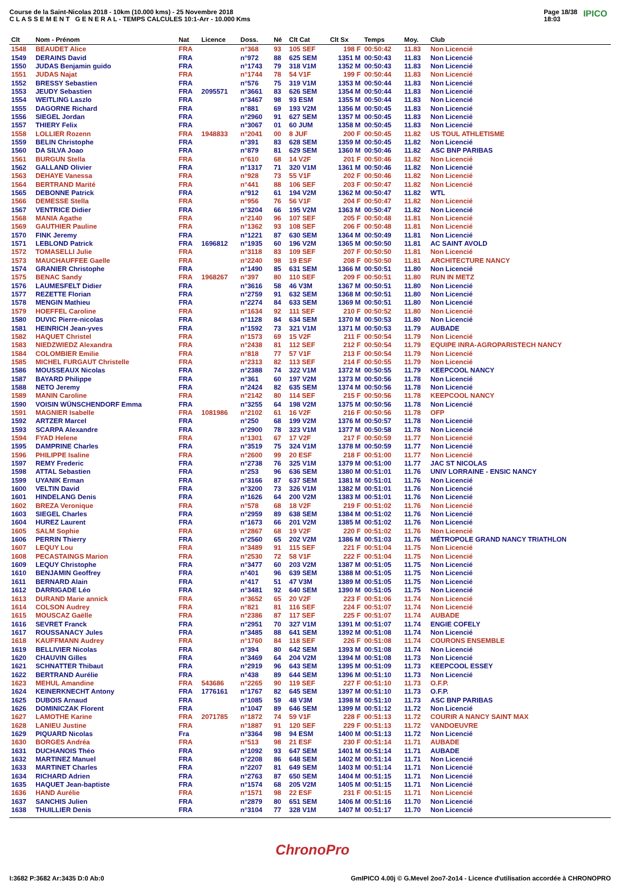Course de la Saint-Nicolas 2018 - 10km (10.000 kms) - 25 Novembre 2018
C L A S S E M E N T G E N E R A L - TEMPS CALCULES 10:1-Arr - 10.000 Kms
Page 18/38
18:03 IPICO
| Clt | Nom - Prénom | Nat | Licence | Doss. | Né | Clt Cat | Clt Sx | Temps | Moy. | Club |
| --- | --- | --- | --- | --- | --- | --- | --- | --- | --- | --- |
| 1548 | BEAUDET Alice | FRA | | n°368 | 93 | 105 SEF | 198 F | 00:50:42 | 11.83 | Non Licencié |
| 1549 | DERAINS David | FRA | | n°972 | 88 | 625 SEM | 1351 M | 00:50:43 | 11.83 | Non Licencié |
| 1550 | JUDAS Benjamin guido | FRA | | n°1743 | 79 | 318 V1M | 1352 M | 00:50:43 | 11.83 | Non Licencié |
| 1551 | JUDAS Najat | FRA | | n°1744 | 78 | 54 V1F | 199 F | 00:50:44 | 11.83 | Non Licencié |
| 1552 | BRESSY Sebastien | FRA | | n°576 | 75 | 319 V1M | 1353 M | 00:50:44 | 11.83 | Non Licencié |
| 1553 | JEUDY Sebastien | FRA | 2095571 | n°3661 | 83 | 626 SEM | 1354 M | 00:50:44 | 11.83 | Non Licencié |
| 1554 | WEITLING Laszlo | FRA | | n°3467 | 98 | 93 ESM | 1355 M | 00:50:44 | 11.83 | Non Licencié |
| 1555 | DAGORNE Richard | FRA | | n°881 | 69 | 193 V2M | 1356 M | 00:50:45 | 11.83 | Non Licencié |
| 1556 | SIEGEL Jordan | FRA | | n°2960 | 91 | 627 SEM | 1357 M | 00:50:45 | 11.83 | Non Licencié |
| 1557 | THIERY Felix | FRA | | n°3067 | 01 | 60 JUM | 1358 M | 00:50:45 | 11.83 | Non Licencié |
| 1558 | LOLLIER Rozenn | FRA | 1948833 | n°2041 | 00 | 8 JUF | 200 F | 00:50:45 | 11.82 | US TOUL ATHLETISME |
| 1559 | BELIN Christophe | FRA | | n°391 | 83 | 628 SEM | 1359 M | 00:50:45 | 11.82 | Non Licencié |
| 1560 | DA SILVA Joao | FRA | | n°879 | 81 | 629 SEM | 1360 M | 00:50:46 | 11.82 | ASC BNP PARIBAS |
| 1561 | BURGUN Stella | FRA | | n°610 | 68 | 14 V2F | 201 F | 00:50:46 | 11.82 | Non Licencié |
| 1562 | GALLAND Olivier | FRA | | n°1317 | 71 | 320 V1M | 1361 M | 00:50:46 | 11.82 | Non Licencié |
| 1563 | DEHAYE Vanessa | FRA | | n°928 | 73 | 55 V1F | 202 F | 00:50:46 | 11.82 | Non Licencié |
| 1564 | BERTRAND Marité | FRA | | n°441 | 88 | 106 SEF | 203 F | 00:50:47 | 11.82 | Non Licencié |
| 1565 | DEBONNE Patrick | FRA | | n°912 | 61 | 194 V2M | 1362 M | 00:50:47 | 11.82 | WTL |
| 1566 | DEMESSE Stella | FRA | | n°956 | 76 | 56 V1F | 204 F | 00:50:47 | 11.82 | Non Licencié |
| 1567 | VENTRICE Didier | FRA | | n°3204 | 66 | 195 V2M | 1363 M | 00:50:47 | 11.82 | Non Licencié |
| 1568 | MANIA Agathe | FRA | | n°2140 | 96 | 107 SEF | 205 F | 00:50:48 | 11.81 | Non Licencié |
| 1569 | GAUTHIER Pauline | FRA | | n°1362 | 93 | 108 SEF | 206 F | 00:50:48 | 11.81 | Non Licencié |
| 1570 | FINK Jeremy | FRA | | n°1221 | 87 | 630 SEM | 1364 M | 00:50:49 | 11.81 | Non Licencié |
| 1571 | LEBLOND Patrick | FRA | 1696812 | n°1935 | 60 | 196 V2M | 1365 M | 00:50:50 | 11.81 | AC SAINT AVOLD |
| 1572 | TOMASELLI Julie | FRA | | n°3118 | 83 | 109 SEF | 207 F | 00:50:50 | 11.81 | Non Licencié |
| 1573 | MAUCHAUFFEE Gaelle | FRA | | n°2240 | 98 | 19 ESF | 208 F | 00:50:50 | 11.81 | ARCHITECTURE NANCY |
| 1574 | GRANIER Christophe | FRA | | n°1490 | 85 | 631 SEM | 1366 M | 00:50:51 | 11.80 | Non Licencié |
| 1575 | BENAC Sandy | FRA | 1968267 | n°397 | 80 | 110 SEF | 209 F | 00:50:51 | 11.80 | RUN IN METZ |
| 1576 | LAUMESFELT Didier | FRA | | n°3616 | 58 | 46 V3M | 1367 M | 00:50:51 | 11.80 | Non Licencié |
| 1577 | REZETTE Florian | FRA | | n°2759 | 91 | 632 SEM | 1368 M | 00:50:51 | 11.80 | Non Licencié |
| 1578 | MENGIN Mathieu | FRA | | n°2274 | 84 | 633 SEM | 1369 M | 00:50:51 | 11.80 | Non Licencié |
| 1579 | HOEFFEL Caroline | FRA | | n°1634 | 92 | 111 SEF | 210 F | 00:50:52 | 11.80 | Non Licencié |
| 1580 | DUVIC Pierre-nicolas | FRA | | n°1128 | 84 | 634 SEM | 1370 M | 00:50:53 | 11.80 | Non Licencié |
| 1581 | HEINRICH Jean-yves | FRA | | n°1592 | 73 | 321 V1M | 1371 M | 00:50:53 | 11.79 | AUBADE |
| 1582 | HAQUET Christel | FRA | | n°1573 | 69 | 15 V2F | 211 F | 00:50:54 | 11.79 | Non Licencié |
| 1583 | NIEDZWIEDZ Alexandra | FRA | | n°2438 | 81 | 112 SEF | 212 F | 00:50:54 | 11.79 | EQUIPE INRA-AGROPARISTECH NANCY |
| 1584 | COLOMBIER Emilie | FRA | | n°818 | 77 | 57 V1F | 213 F | 00:50:54 | 11.79 | Non Licencié |
| 1585 | MICHEL FURGAUT Christelle | FRA | | n°2313 | 82 | 113 SEF | 214 F | 00:50:55 | 11.79 | Non Licencié |
| 1586 | MOUSSEAUX Nicolas | FRA | | n°2388 | 74 | 322 V1M | 1372 M | 00:50:55 | 11.79 | KEEPCOOL NANCY |
| 1587 | BAYARD Philippe | FRA | | n°361 | 60 | 197 V2M | 1373 M | 00:50:56 | 11.78 | Non Licencié |
| 1588 | NETO Jeremy | FRA | | n°2424 | 82 | 635 SEM | 1374 M | 00:50:56 | 11.78 | Non Licencié |
| 1589 | MANIN Caroline | FRA | | n°2142 | 80 | 114 SEF | 215 F | 00:50:56 | 11.78 | KEEPCOOL NANCY |
| 1590 | VOISIN WÜNSCHENDORF Emma | FRA | | n°3255 | 64 | 198 V2M | 1375 M | 00:50:56 | 11.78 | Non Licencié |
| 1591 | MAGNIER Isabelle | FRA | 1081986 | n°2102 | 61 | 16 V2F | 216 F | 00:50:56 | 11.78 | OFP |
| 1592 | ARTZER Marcel | FRA | | n°250 | 68 | 199 V2M | 1376 M | 00:50:57 | 11.78 | Non Licencié |
| 1593 | SCARPA Alexandre | FRA | | n°2900 | 78 | 323 V1M | 1377 M | 00:50:58 | 11.78 | Non Licencié |
| 1594 | FYAD Helene | FRA | | n°1301 | 67 | 17 V2F | 217 F | 00:50:59 | 11.77 | Non Licencié |
| 1595 | DAMPRINE Charles | FRA | | n°3519 | 75 | 324 V1M | 1378 M | 00:50:59 | 11.77 | Non Licencié |
| 1596 | PHILIPPE Isaline | FRA | | n°2600 | 99 | 20 ESF | 218 F | 00:51:00 | 11.77 | Non Licencié |
| 1597 | REMY Frederic | FRA | | n°2738 | 76 | 325 V1M | 1379 M | 00:51:00 | 11.77 | JAC ST NICOLAS |
| 1598 | ATTAL Sebastien | FRA | | n°253 | 96 | 636 SEM | 1380 M | 00:51:01 | 11.76 | UNIV LORRAINE - ENSIC NANCY |
| 1599 | UYANIK Erman | FRA | | n°3166 | 87 | 637 SEM | 1381 M | 00:51:01 | 11.76 | Non Licencié |
| 1600 | VELTIN David | FRA | | n°3200 | 73 | 326 V1M | 1382 M | 00:51:01 | 11.76 | Non Licencié |
| 1601 | HINDELANG Denis | FRA | | n°1626 | 64 | 200 V2M | 1383 M | 00:51:01 | 11.76 | Non Licencié |
| 1602 | BREZA Veronique | FRA | | n°578 | 68 | 18 V2F | 219 F | 00:51:02 | 11.76 | Non Licencié |
| 1603 | SIEGEL Charles | FRA | | n°2959 | 89 | 638 SEM | 1384 M | 00:51:02 | 11.76 | Non Licencié |
| 1604 | HUREZ Laurent | FRA | | n°1673 | 66 | 201 V2M | 1385 M | 00:51:02 | 11.76 | Non Licencié |
| 1605 | SALM Sophie | FRA | | n°2867 | 68 | 19 V2F | 220 F | 00:51:02 | 11.76 | Non Licencié |
| 1606 | PERRIN Thierry | FRA | | n°2560 | 65 | 202 V2M | 1386 M | 00:51:03 | 11.76 | MÉTROPOLE GRAND NANCY TRIATHLON |
| 1607 | LEQUY Lou | FRA | | n°3489 | 91 | 115 SEF | 221 F | 00:51:04 | 11.75 | Non Licencié |
| 1608 | PECASTAINGS Marion | FRA | | n°2530 | 72 | 58 V1F | 222 F | 00:51:04 | 11.75 | Non Licencié |
| 1609 | LEQUY Christophe | FRA | | n°3477 | 60 | 203 V2M | 1387 M | 00:51:05 | 11.75 | Non Licencié |
| 1610 | BENJAMIN Geoffrey | FRA | | n°401 | 96 | 639 SEM | 1388 M | 00:51:05 | 11.75 | Non Licencié |
| 1611 | BERNARD Alain | FRA | | n°417 | 51 | 47 V3M | 1389 M | 00:51:05 | 11.75 | Non Licencié |
| 1612 | DARRIGADE Léo | FRA | | n°3481 | 92 | 640 SEM | 1390 M | 00:51:05 | 11.75 | Non Licencié |
| 1613 | DURAND Marie annick | FRA | | n°3652 | 65 | 20 V2F | 223 F | 00:51:06 | 11.74 | Non Licencié |
| 1614 | COLSON Audrey | FRA | | n°821 | 81 | 116 SEF | 224 F | 00:51:07 | 11.74 | Non Licencié |
| 1615 | MOUSCAZ Gaëlle | FRA | | n°2386 | 87 | 117 SEF | 225 F | 00:51:07 | 11.74 | AUBADE |
| 1616 | SEVRET Franck | FRA | | n°2951 | 70 | 327 V1M | 1391 M | 00:51:07 | 11.74 | ENGIE COFELY |
| 1617 | ROUSSANACY Jules | FRA | | n°3485 | 88 | 641 SEM | 1392 M | 00:51:08 | 11.74 | Non Licencié |
| 1618 | KAUFFMANN Audrey | FRA | | n°1760 | 84 | 118 SEF | 226 F | 00:51:08 | 11.74 | COURONS ENSEMBLE |
| 1619 | BELLIVIER Nicolas | FRA | | n°394 | 80 | 642 SEM | 1393 M | 00:51:08 | 11.74 | Non Licencié |
| 1620 | CHAUVIN Gilles | FRA | | n°3469 | 64 | 204 V2M | 1394 M | 00:51:08 | 11.73 | Non Licencié |
| 1621 | SCHNATTER Thibaut | FRA | | n°2919 | 96 | 643 SEM | 1395 M | 00:51:09 | 11.73 | KEEPCOOL ESSEY |
| 1622 | BERTRAND Aurélie | FRA | | n°438 | 89 | 644 SEM | 1396 M | 00:51:10 | 11.73 | Non Licencié |
| 1623 | MEHUL Amandine | FRA | 543686 | n°2265 | 90 | 119 SEF | 227 F | 00:51:10 | 11.73 | O.F.P. |
| 1624 | KEINERKNECHT Antony | FRA | 1776161 | n°1767 | 82 | 645 SEM | 1397 M | 00:51:10 | 11.73 | O.F.P. |
| 1625 | DUBOIS Arnaud | FRA | | n°1085 | 59 | 48 V3M | 1398 M | 00:51:10 | 11.73 | ASC BNP PARIBAS |
| 1626 | DOMINICZAK Florent | FRA | | n°1047 | 89 | 646 SEM | 1399 M | 00:51:12 | 11.72 | Non Licencié |
| 1627 | LAMOTHE Karine | FRA | 2071785 | n°1872 | 74 | 59 V1F | 228 F | 00:51:13 | 11.72 | COURIR A NANCY SAINT MAX |
| 1628 | LANIEU Justine | FRA | | n°1887 | 91 | 120 SEF | 229 F | 00:51:13 | 11.72 | VANDOEUVRE |
| 1629 | PIQUARD Nicolas | Fra | | n°3364 | 98 | 94 ESM | 1400 M | 00:51:13 | 11.72 | Non Licencié |
| 1630 | BORGES Andréa | FRA | | n°513 | 98 | 21 ESF | 230 F | 00:51:14 | 11.71 | AUBADE |
| 1631 | DUCHANOIS Théo | FRA | | n°1092 | 93 | 647 SEM | 1401 M | 00:51:14 | 11.71 | AUBADE |
| 1632 | MARTINEZ Manuel | FRA | | n°2208 | 86 | 648 SEM | 1402 M | 00:51:14 | 11.71 | Non Licencié |
| 1633 | MARTINET Charles | FRA | | n°2207 | 81 | 649 SEM | 1403 M | 00:51:14 | 11.71 | Non Licencié |
| 1634 | RICHARD Adrien | FRA | | n°2763 | 87 | 650 SEM | 1404 M | 00:51:15 | 11.71 | Non Licencié |
| 1635 | HAQUET Jean-baptiste | FRA | | n°1574 | 68 | 205 V2M | 1405 M | 00:51:15 | 11.71 | Non Licencié |
| 1636 | HAND Aurélie | FRA | | n°1571 | 98 | 22 ESF | 231 F | 00:51:15 | 11.71 | Non Licencié |
| 1637 | SANCHIS Julien | FRA | | n°2879 | 80 | 651 SEM | 1406 M | 00:51:16 | 11.70 | Non Licencié |
| 1638 | THUILLIER Denis | FRA | | n°3104 | 77 | 328 V1M | 1407 M | 00:51:17 | 11.70 | Non Licencié |
ChronoPro
I:3682 P:3682 Ar:3435 D:0 Ab:0 GmIPICO 4.00j © G.Mevel 2oo7-2o14 - Licence d'utilisation accordée à CHRONOPRO